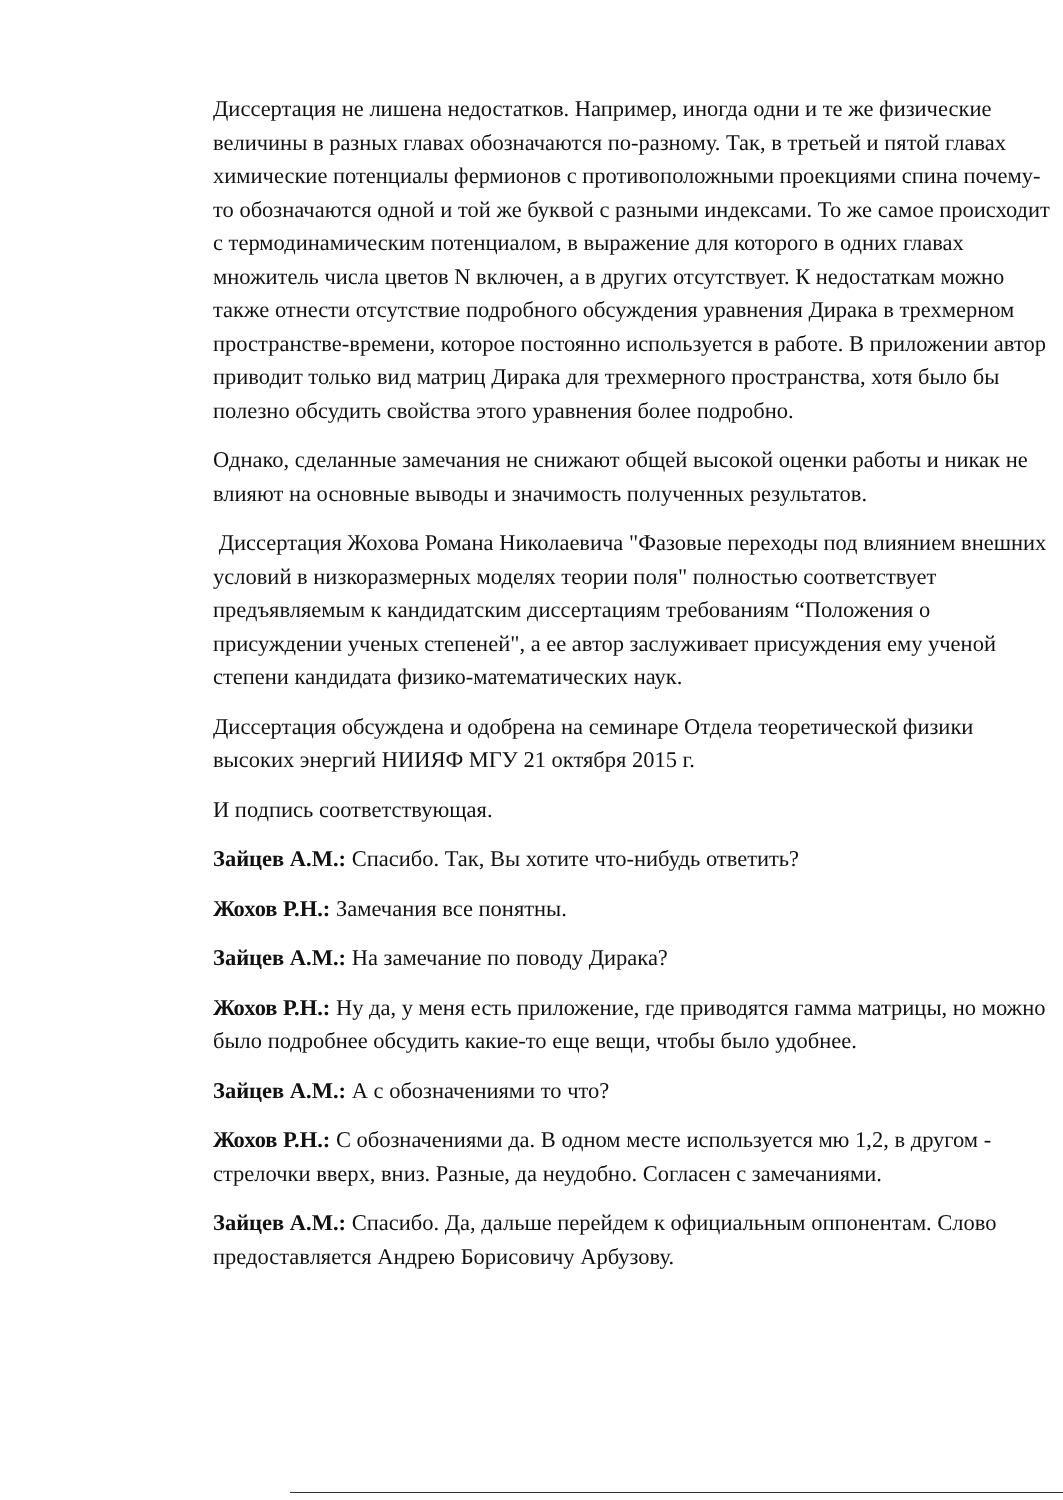Диссертация не лишена недостатков. Например, иногда одни и те же физические величины в разных главах обозначаются по-разному. Так, в третьей и пятой главах химические потенциалы фермионов с противоположными проекциями спина почему-то обозначаются одной и той же буквой с разными индексами. То же самое происходит с термодинамическим потенциалом, в выражение для которого в одних главах множитель числа цветов N включен, а в других отсутствует. К недостаткам можно также отнести отсутствие подробного обсуждения уравнения Дирака в трехмерном пространстве-времени, которое постоянно используется в работе. В приложении автор приводит только вид матриц Дирака для трехмерного пространства, хотя было бы полезно обсудить свойства этого уравнения более подробно.
Однако, сделанные замечания не снижают общей высокой оценки работы и никак не влияют на основные выводы и значимость полученных результатов.
Диссертация Жохова Романа Николаевича "Фазовые переходы под влиянием внешних условий в низкоразмерных моделях теории поля" полностью соответствует предъявляемым к кандидатским диссертациям требованиям “Положения о присуждении ученых степеней", а ее автор заслуживает присуждения ему ученой степени кандидата физико-математических наук.
Диссертация обсуждена и одобрена на семинаре Отдела теоретической физики высоких энергий НИИЯФ МГУ 21 октября 2015 г.
И подпись соответствующая.
Зайцев А.М.: Спасибо. Так, Вы хотите что-нибудь ответить?
Жохов Р.Н.: Замечания все понятны.
Зайцев А.М.: На замечание по поводу Дирака?
Жохов Р.Н.: Ну да, у меня есть приложение, где приводятся гамма матрицы, но можно было подробнее обсудить какие-то еще вещи, чтобы было удобнее.
Зайцев А.М.: А с обозначениями то что?
Жохов Р.Н.: С обозначениями да. В одном месте используется мю 1,2, в другом - стрелочки вверх, вниз. Разные, да неудобно. Согласен с замечаниями.
Зайцев А.М.: Спасибо. Да, дальше перейдем к официальным оппонентам. Слово предоставляется Андрею Борисовичу Арбузову.